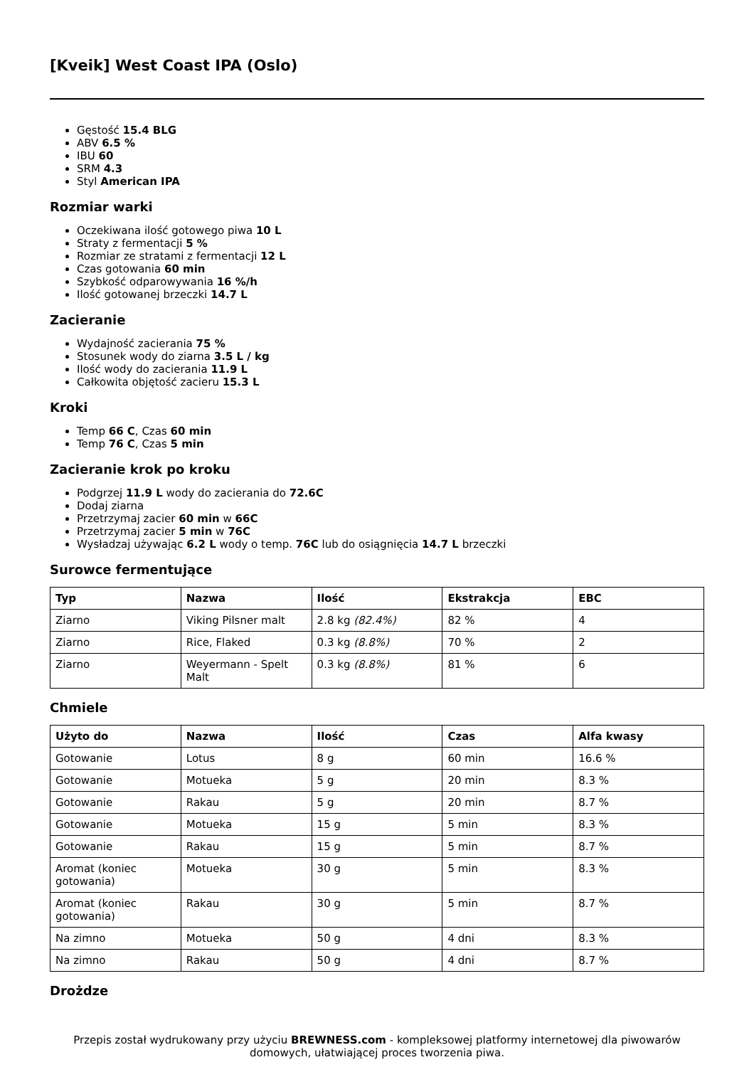[Kveik] West Coast IPA (Oslo)
Gęstość 15.4 BLG
ABV 6.5 %
IBU 60
SRM 4.3
Styl American IPA
Rozmiar warki
Oczekiwana ilość gotowego piwa 10 L
Straty z fermentacji 5 %
Rozmiar ze stratami z fermentacji 12 L
Czas gotowania 60 min
Szybkość odparowywania 16 %/h
Ilość gotowanej brzeczki 14.7 L
Zacieranie
Wydajność zacierania 75 %
Stosunek wody do ziarna 3.5 L / kg
Ilość wody do zacierania 11.9 L
Całkowita objętość zacieru 15.3 L
Kroki
Temp 66 C, Czas 60 min
Temp 76 C, Czas 5 min
Zacieranie krok po kroku
Podgrzej 11.9 L wody do zacierania do 72.6C
Dodaj ziarna
Przetrzymaj zacier 60 min w 66C
Przetrzymaj zacier 5 min w 76C
Wysładzaj używając 6.2 L wody o temp. 76C lub do osiągnięcia 14.7 L brzeczki
Surowce fermentujące
| Typ | Nazwa | Ilość | Ekstrakcja | EBC |
| --- | --- | --- | --- | --- |
| Ziarno | Viking Pilsner malt | 2.8 kg (82.4%) | 82 % | 4 |
| Ziarno | Rice, Flaked | 0.3 kg (8.8%) | 70 % | 2 |
| Ziarno | Weyermann - Spelt Malt | 0.3 kg (8.8%) | 81 % | 6 |
Chmiele
| Użyto do | Nazwa | Ilość | Czas | Alfa kwasy |
| --- | --- | --- | --- | --- |
| Gotowanie | Lotus | 8 g | 60 min | 16.6 % |
| Gotowanie | Motueka | 5 g | 20 min | 8.3 % |
| Gotowanie | Rakau | 5 g | 20 min | 8.7 % |
| Gotowanie | Motueka | 15 g | 5 min | 8.3 % |
| Gotowanie | Rakau | 15 g | 5 min | 8.7 % |
| Aromat (koniec gotowania) | Motueka | 30 g | 5 min | 8.3 % |
| Aromat (koniec gotowania) | Rakau | 30 g | 5 min | 8.7 % |
| Na zimno | Motueka | 50 g | 4 dni | 8.3 % |
| Na zimno | Rakau | 50 g | 4 dni | 8.7 % |
Drożdze
Przepis został wydrukowany przy użyciu BREWNESS.com - kompleksowej platformy internetowej dla piwowarów domowych, ułatwiającej proces tworzenia piwa.